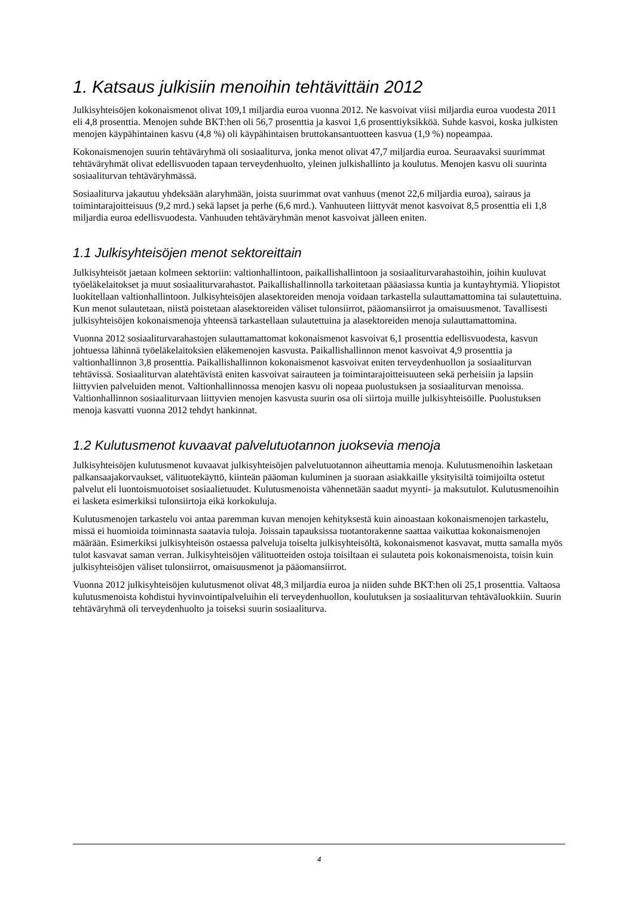1. Katsaus julkisiin menoihin tehtävittäin 2012
Julkisyhteisöjen kokonaismenot olivat 109,1 miljardia euroa vuonna 2012. Ne kasvoivat viisi miljardia euroa vuodesta 2011 eli 4,8 prosenttia. Menojen suhde BKT:hen oli 56,7 prosenttia ja kasvoi 1,6 prosenttiyksikköä. Suhde kasvoi, koska julkisten menojen käypähintainen kasvu (4,8 %) oli käypähintaisen bruttokansantuotteen kasvua (1,9 %) nopeampaa.
Kokonaismenojen suurin tehtäväryhmä oli sosiaaliturva, jonka menot olivat 47,7 miljardia euroa. Seuraavaksi suurimmat tehtäväryhmät olivat edellisvuoden tapaan terveydenhuolto, yleinen julkishallinto ja koulutus. Menojen kasvu oli suurinta sosiaaliturvan tehtäväryhmässä.
Sosiaaliturva jakautuu yhdeksään alaryhmään, joista suurimmat ovat vanhuus (menot 22,6 miljardia euroa), sairaus ja toimintarajoitteisuus (9,2 mrd.) sekä lapset ja perhe (6,6 mrd.). Vanhuuteen liittyvät menot kasvoivat 8,5 prosenttia eli 1,8 miljardia euroa edellisvuodesta. Vanhuuden tehtäväryhmän menot kasvoivat jälleen eniten.
1.1 Julkisyhteisöjen menot sektoreittain
Julkisyhteisöt jaetaan kolmeen sektoriin: valtionhallintoon, paikallishallintoon ja sosiaaliturvarahastoihin, joihin kuuluvat työeläkelaitokset ja muut sosiaaliturvarahastot. Paikallishallinnolla tarkoitetaan pääasiassa kuntia ja kuntayhtymiä. Yliopistot luokitellaan valtionhallintoon. Julkisyhteisöjen alasektoreiden menoja voidaan tarkastella sulauttamattomina tai sulautettuina. Kun menot sulautetaan, niistä poistetaan alasektoreiden väliset tulonsiirrot, pääomansiirrot ja omaisuusmenot. Tavallisesti julkisyhteisöjen kokonaismenoja yhteensä tarkastellaan sulautettuina ja alasektoreiden menoja sulauttamattomina.
Vuonna 2012 sosiaaliturvarahastojen sulauttamattomat kokonaismenot kasvoivat 6,1 prosenttia edellisvuodesta, kasvun johtuessa lähinnä työeläkelaitoksien eläkemenojen kasvusta. Paikallishallinnon menot kasvoivat 4,9 prosenttia ja valtionhallinnon 3,8 prosenttia. Paikallishallinnon kokonaismenot kasvoivat eniten terveydenhuollon ja sosiaaliturvan tehtävissä. Sosiaaliturvan alatehtävistä eniten kasvoivat sairauteen ja toimintarajoitteisuuteen sekä perheisiin ja lapsiin liittyvien palveluiden menot. Valtionhallinnossa menojen kasvu oli nopeaa puolustuksen ja sosiaaliturvan menoissa. Valtionhallinnon sosiaaliturvaan liittyvien menojen kasvusta suurin osa oli siirtoja muille julkisyhteisöille. Puolustuksen menoja kasvatti vuonna 2012 tehdyt hankinnat.
1.2 Kulutusmenot kuvaavat palvelutuotannon juoksevia menoja
Julkisyhteisöjen kulutusmenot kuvaavat julkisyhteisöjen palvelutuotannon aiheuttamia menoja. Kulutusmenoihin lasketaan palkansaajakorvaukset, välituotekäyttö, kiinteän pääoman kuluminen ja suoraan asiakkaille yksityisiltä toimijoilta ostetut palvelut eli luontoismuotoiset sosiaalietuudet. Kulutusmenoista vähennetään saadut myynti- ja maksutulot. Kulutusmenoihin ei lasketa esimerkiksi tulonsiirtoja eikä korkokuluja.
Kulutusmenojen tarkastelu voi antaa paremman kuvan menojen kehityksestä kuin ainoastaan kokonaismenojen tarkastelu, missä ei huomioida toiminnasta saatavia tuloja. Joissain tapauksissa tuotantorakenne saattaa vaikuttaa kokonaismenojen määrään. Esimerkiksi julkisyhteisön ostaessa palveluja toiselta julkisyhteisöltä, kokonaismenot kasvavat, mutta samalla myös tulot kasvavat saman verran. Julkisyhteisöjen välituotteiden ostoja toisiltaan ei sulauteta pois kokonaismenoista, toisin kuin julkisyhteisöjen väliset tulonsiirrot, omaisuusmenot ja pääomansiirrot.
Vuonna 2012 julkisyhteisöjen kulutusmenot olivat 48,3 miljardia euroa ja niiden suhde BKT:hen oli 25,1 prosenttia. Valtaosa kulutusmenoista kohdistui hyvinvointipalveluihin eli terveydenhuollon, koulutuksen ja sosiaaliturvan tehtäväluokkiin. Suurin tehtäväryhmä oli terveydenhuolto ja toiseksi suurin sosiaaliturva.
4